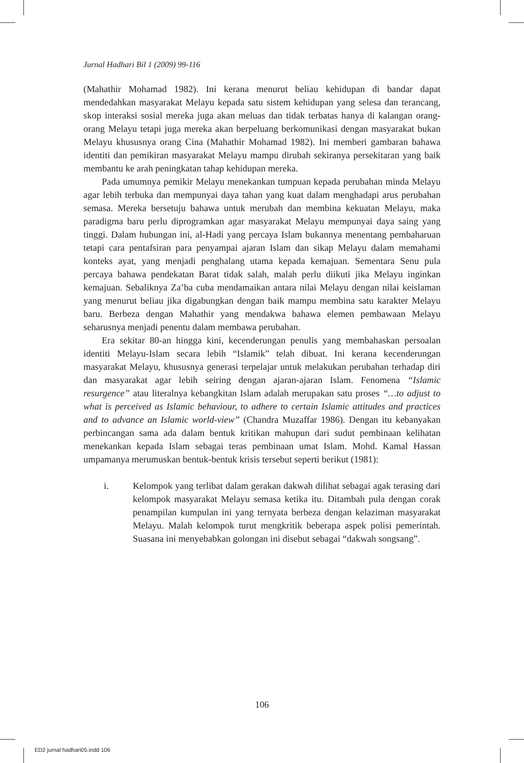Jurnal Hadhari Bil 1 (2009) 99-116
(Mahathir Mohamad 1982). Ini kerana menurut beliau kehidupan di bandar dapat mendedahkan masyarakat Melayu kepada satu sistem kehidupan yang selesa dan terancang, skop interaksi sosial mereka juga akan meluas dan tidak terbatas hanya di kalangan orang-orang Melayu tetapi juga mereka akan berpeluang berkomunikasi dengan masyarakat bukan Melayu khususnya orang Cina (Mahathir Mohamad 1982). Ini memberi gambaran bahawa identiti dan pemikiran masyarakat Melayu mampu dirubah sekiranya persekitaran yang baik membantu ke arah peningkatan tahap kehidupan mereka.
Pada umumnya pemikir Melayu menekankan tumpuan kepada perubahan minda Melayu agar lebih terbuka dan mempunyai daya tahan yang kuat dalam menghadapi arus perubahan semasa. Mereka bersetuju bahawa untuk merubah dan membina kekuatan Melayu, maka paradigma baru perlu diprogramkan agar masyarakat Melayu mempunyai daya saing yang tinggi. Dalam hubungan ini, al-Hadi yang percaya Islam bukannya menentang pembaharuan tetapi cara pentafsiran para penyampai ajaran Islam dan sikap Melayu dalam memahami konteks ayat, yang menjadi penghalang utama kepada kemajuan. Sementara Senu pula percaya bahawa pendekatan Barat tidak salah, malah perlu diikuti jika Melayu inginkan kemajuan. Sebaliknya Za’ba cuba mendamaikan antara nilai Melayu dengan nilai keislaman yang menurut beliau jika digabungkan dengan baik mampu membina satu karakter Melayu baru. Berbeza dengan Mahathir yang mendakwa bahawa elemen pembawaan Melayu seharusnya menjadi penentu dalam membawa perubahan.
Era sekitar 80-an hingga kini, kecenderungan penulis yang membahaskan persoalan identiti Melayu-Islam secara lebih “Islamik” telah dibuat. Ini kerana kecenderungan masyarakat Melayu, khususnya generasi terpelajar untuk melakukan perubahan terhadap diri dan masyarakat agar lebih seiring dengan ajaran-ajaran Islam. Fenomena “Islamic resurgence” atau literalnya kebangkitan Islam adalah merupakan satu proses “…to adjust to what is perceived as Islamic behaviour, to adhere to certain Islamic attitudes and practices and to advance an Islamic world-view” (Chandra Muzaffar 1986). Dengan itu kebanyakan perbincangan sama ada dalam bentuk kritikan mahupun dari sudut pembinaan kelihatan menekankan kepada Islam sebagai teras pembinaan umat Islam. Mohd. Kamal Hassan umpamanya merumuskan bentuk-bentuk krisis tersebut seperti berikut (1981):
i. Kelompok yang terlibat dalam gerakan dakwah dilihat sebagai agak terasing dari kelompok masyarakat Melayu semasa ketika itu. Ditambah pula dengan corak penampilan kumpulan ini yang ternyata berbeza dengan kelaziman masyarakat Melayu. Malah kelompok turut mengkritik beberapa aspek polisi pemerintah. Suasana ini menyebabkan golongan ini disebut sebagai “dakwah songsang”.
106
ED2 jurnal hadhari05.indd 106